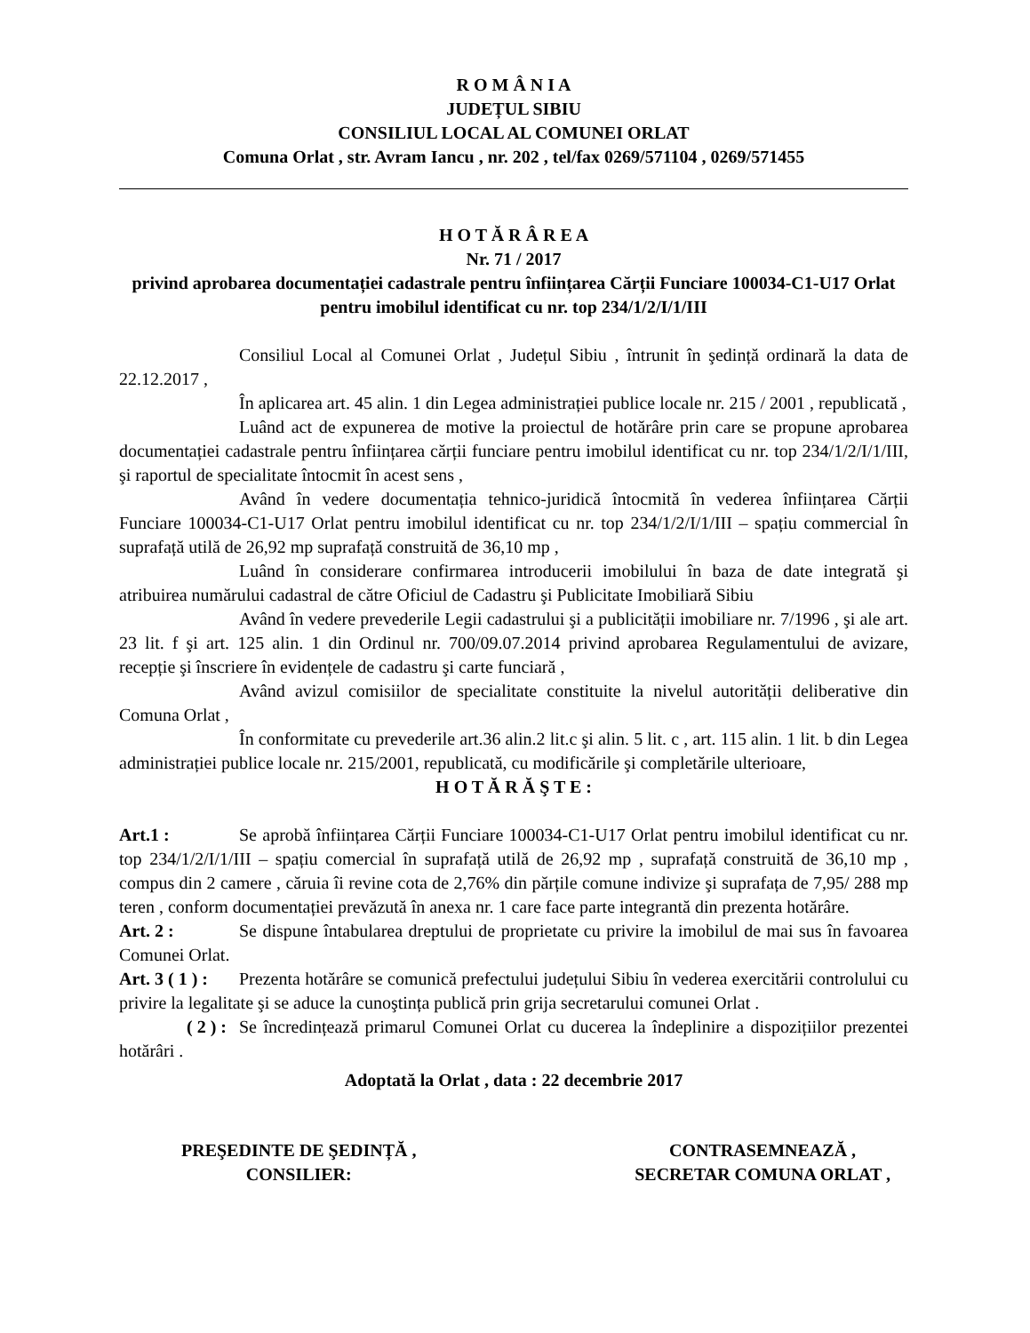R O M Â N I A
JUDEȚUL SIBIU
CONSILIUL LOCAL AL COMUNEI ORLAT
Comuna Orlat , str. Avram Iancu , nr. 202 , tel/fax 0269/571104 , 0269/571455
H O T Ă R Â R E A
Nr. 71 / 2017
privind aprobarea documentației cadastrale pentru înființarea Cărții Funciare 100034-C1-U17 Orlat pentru imobilul identificat cu nr. top 234/1/2/I/1/III
Consiliul Local al Comunei Orlat , Județul Sibiu , întrunit în şedință ordinară la data de 22.12.2017 ,
În aplicarea art. 45 alin. 1 din Legea administrației publice locale nr. 215 / 2001 , republicată ,
Luând act de expunerea de motive la proiectul de hotărâre prin care se propune aprobarea documentației cadastrale pentru înființarea cărții funciare pentru imobilul identificat cu nr. top 234/1/2/I/1/III, şi raportul de specialitate întocmit în acest sens ,
Având în vedere documentația tehnico-juridică întocmită în vederea înființarea Cărții Funciare 100034-C1-U17 Orlat pentru imobilul identificat cu nr. top 234/1/2/I/1/III – spațiu commercial în suprafață utilă de 26,92 mp suprafață construită de 36,10 mp ,
Luând în considerare confirmarea introducerii imobilului în baza de date integrată şi atribuirea numărului cadastral de către Oficiul de Cadastru şi Publicitate Imobiliară Sibiu
Având în vedere prevederile Legii cadastrului şi a publicității imobiliare nr. 7/1996 , şi ale art. 23 lit. f şi art. 125 alin. 1 din Ordinul nr. 700/09.07.2014 privind aprobarea Regulamentului de avizare, recepție şi înscriere în evidențele de cadastru şi carte funciară ,
Având avizul comisiilor de specialitate constituite la nivelul autorității deliberative din Comuna Orlat ,
În conformitate cu prevederile art.36 alin.2 lit.c şi alin. 5 lit. c , art. 115 alin. 1 lit. b din Legea administrației publice locale nr. 215/2001, republicată, cu modificările şi completările ulterioare,
H O T Ă R Ă Ş T E :
Art.1 : Se aprobă înființarea Cărții Funciare 100034-C1-U17 Orlat pentru imobilul identificat cu nr. top 234/1/2/I/1/III – spațiu comercial în suprafață utilă de 26,92 mp , suprafață construită de 36,10 mp , compus din 2 camere , căruia îi revine cota de 2,76% din părțile comune indivize şi suprafața de 7,95/ 288 mp teren , conform documentației prevăzută în anexa nr. 1 care face parte integrantă din prezenta hotărâre.
Art. 2 : Se dispune întabularea dreptului de proprietate cu privire la imobilul de mai sus în favoarea Comunei Orlat.
Art. 3 ( 1 ) : Prezenta hotărâre se comunică prefectului județului Sibiu în vederea exercitării controlului cu privire la legalitate şi se aduce la cunoştința publică prin grija secretarului comunei Orlat .
( 2 ) : Se încredințează primarul Comunei Orlat cu ducerea la îndeplinire a dispozițiilor prezentei hotărâri .
Adoptată la Orlat , data : 22 decembrie 2017
PREŞEDINTE DE ŞEDINȚĂ ,
CONSILIER:
CONTRASEMNEAZĂ ,
SECRETAR COMUNA ORLAT ,